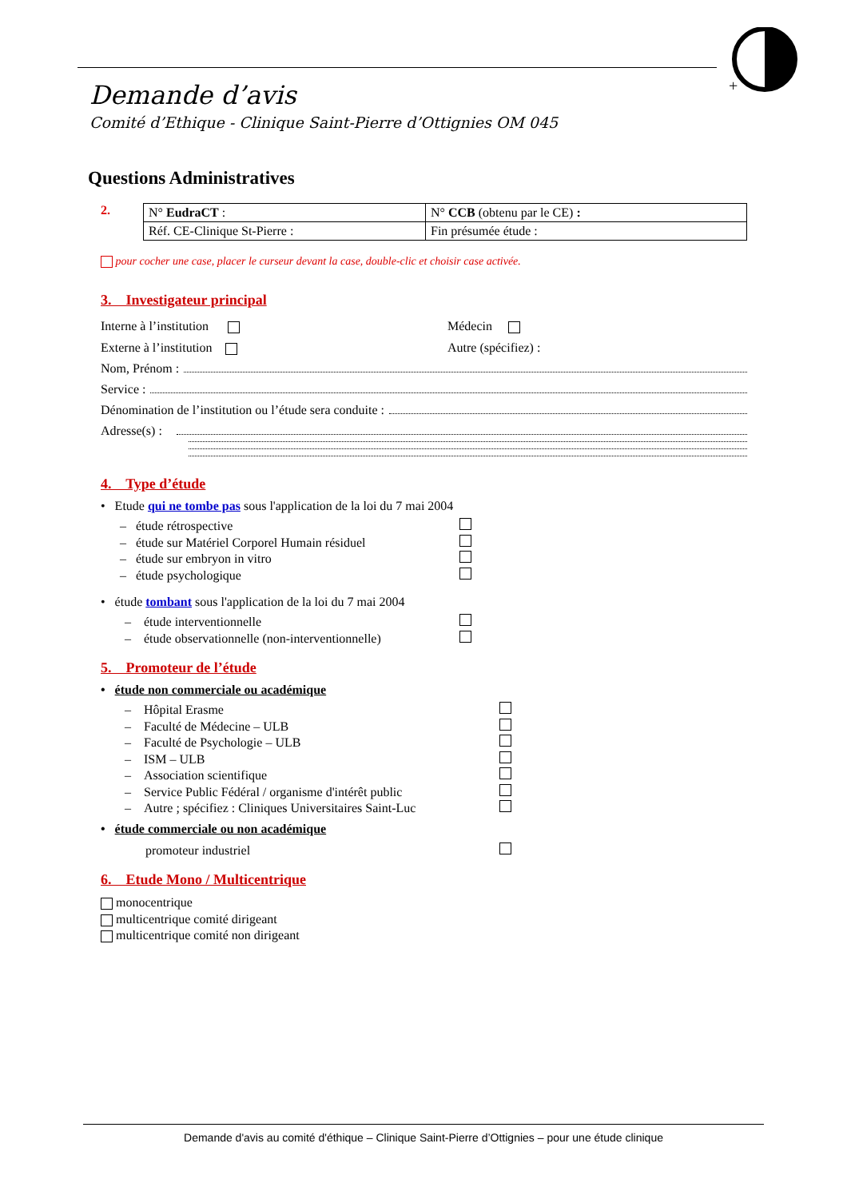+
Demande d’avis
Comité d’Ethique - Clinique Saint-Pierre d’Ottignies OM 045
Questions Administratives
2.
| N° EudraCT : | N° CCB (obtenu par le CE) : |
| Réf. CE-Clinique St-Pierre : | Fin présumée étude : |
pour cocher une case, placer le curseur devant la case, double-clic et choisir case activée.
3. Investigateur principal
Interne à l’institution
Externe à l’institution
Médecin
Autre (spécifiez) :
Nom, Prénom :
Service :
Dénomination de l’institution ou l’étude sera conduite :
Adresse(s) :
4. Type d’étude
• Etude qui ne tombe pas sous l'application de la loi du 7 mai 2004
– étude rétrospective
– étude sur Matériel Corporel Humain résiduel
– étude sur embryon in vitro
– étude psychologique
• étude tombant sous l'application de la loi du 7 mai 2004
– étude interventionnelle
– étude observationnelle (non-interventionnelle)
5. Promoteur de l’étude
• étude non commerciale ou académique
– Hôpital Erasme
– Faculté de Médecine – ULB
– Faculté de Psychologie – ULB
– ISM – ULB
– Association scientifique
– Service Public Fédéral / organisme d'intérêt public
– Autre ; spécifiez : Cliniques Universitaires Saint-Luc
• étude commerciale ou non académique
promoteur industriel
6. Etude Mono / Multicentrique
monocentrique
multicentrique comité dirigeant
multicentrique comité non dirigeant
Demande d'avis au comité d'éthique – Clinique Saint-Pierre d’Ottignies – pour une étude clinique